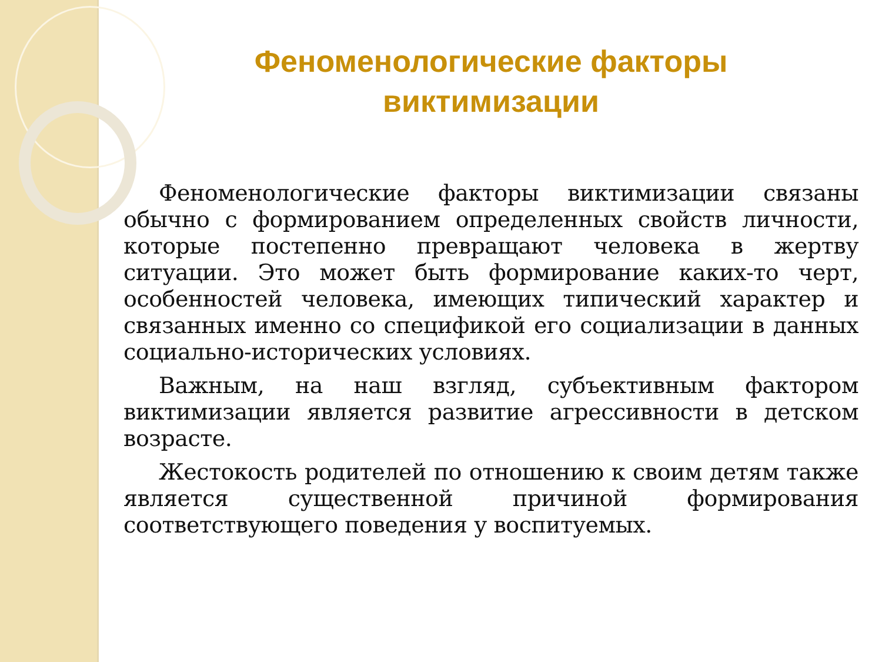Феноменологические факторы
виктимизации
Феноменологические факторы виктимизации связаны обычно с формированием определенных свойств личности, которые постепенно превращают человека в жертву ситуации. Это может быть формирование каких-то черт, особенностей человека, имеющих типический характер и связанных именно со спецификой его социализации в данных социально-исторических условиях.
Важным, на наш взгляд, субъективным фактором виктимизации является развитие агрессивности в детском возрасте.
Жестокость родителей по отношению к своим детям также является существенной причиной формирования соответствующего поведения у воспитуемых.